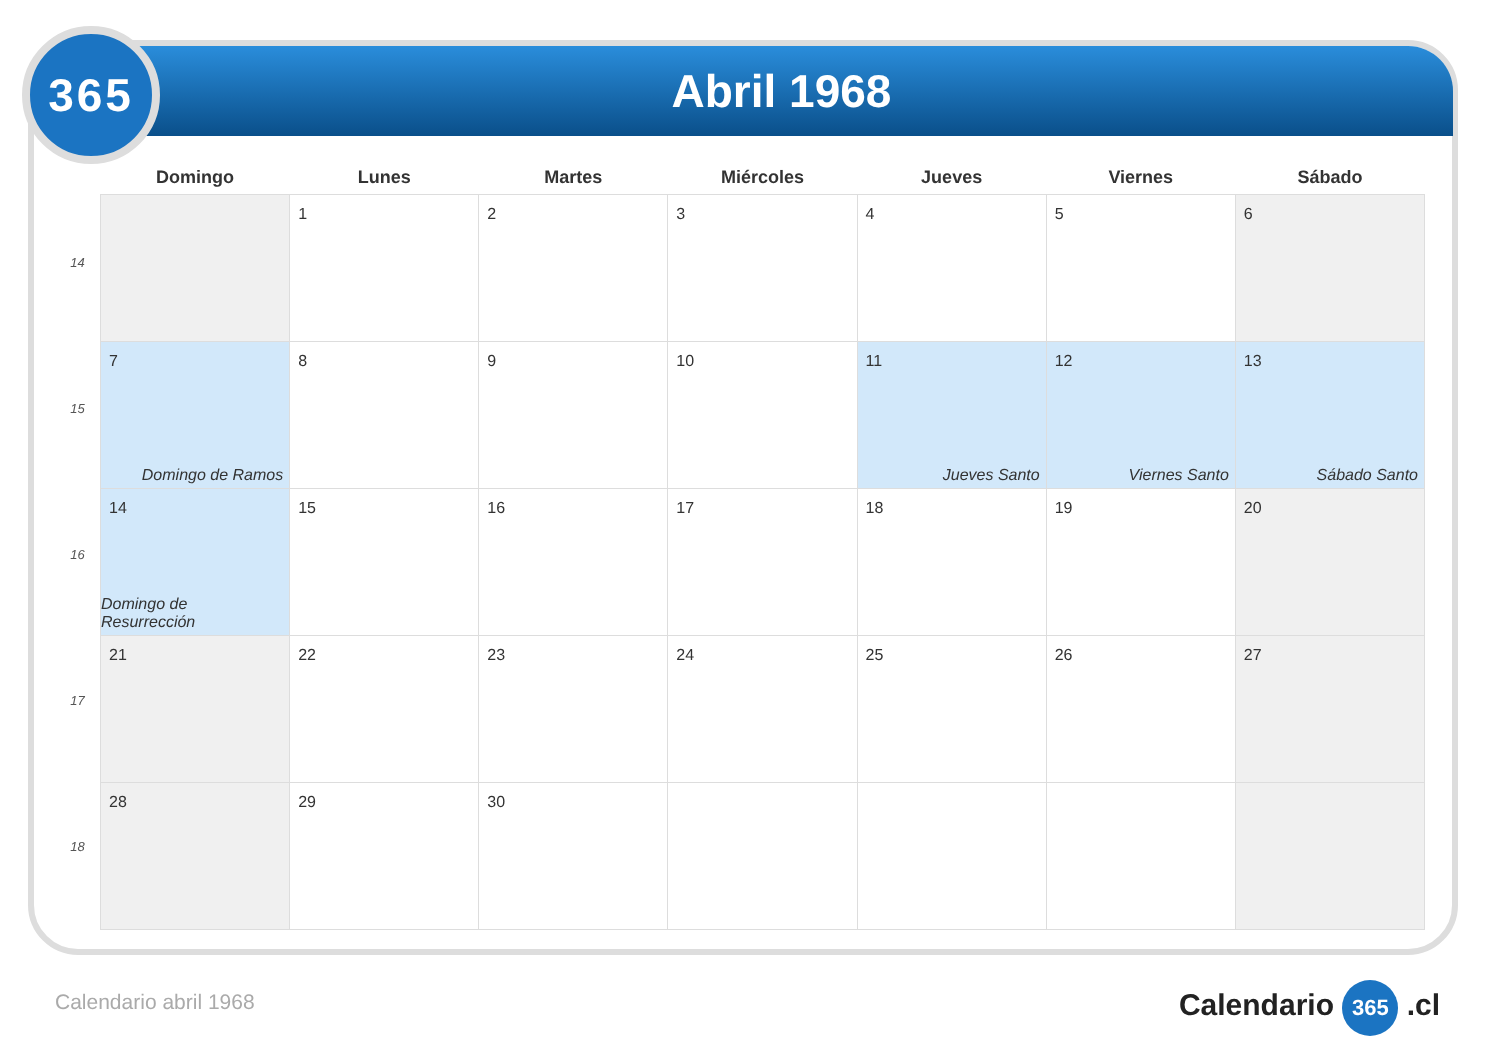Abril 1968
365
14
15
16
17
18
| Domingo | Lunes | Martes | Miércoles | Jueves | Viernes | Sábado |
| --- | --- | --- | --- | --- | --- | --- |
| | 1 | 2 | 3 | 4 | 5 | 6 |
| 7 Domingo de Ramos | 8 | 9 | 10 | 11 Jueves Santo | 12 Viernes Santo | 13 Sábado Santo |
| 14 Domingo de Resurrección | 15 | 16 | 17 | 18 | 19 | 20 |
| 21 | 22 | 23 | 24 | 25 | 26 | 27 |
| 28 | 29 | 30 | | | | |
Calendario abril 1968 Calendario 365 .cl